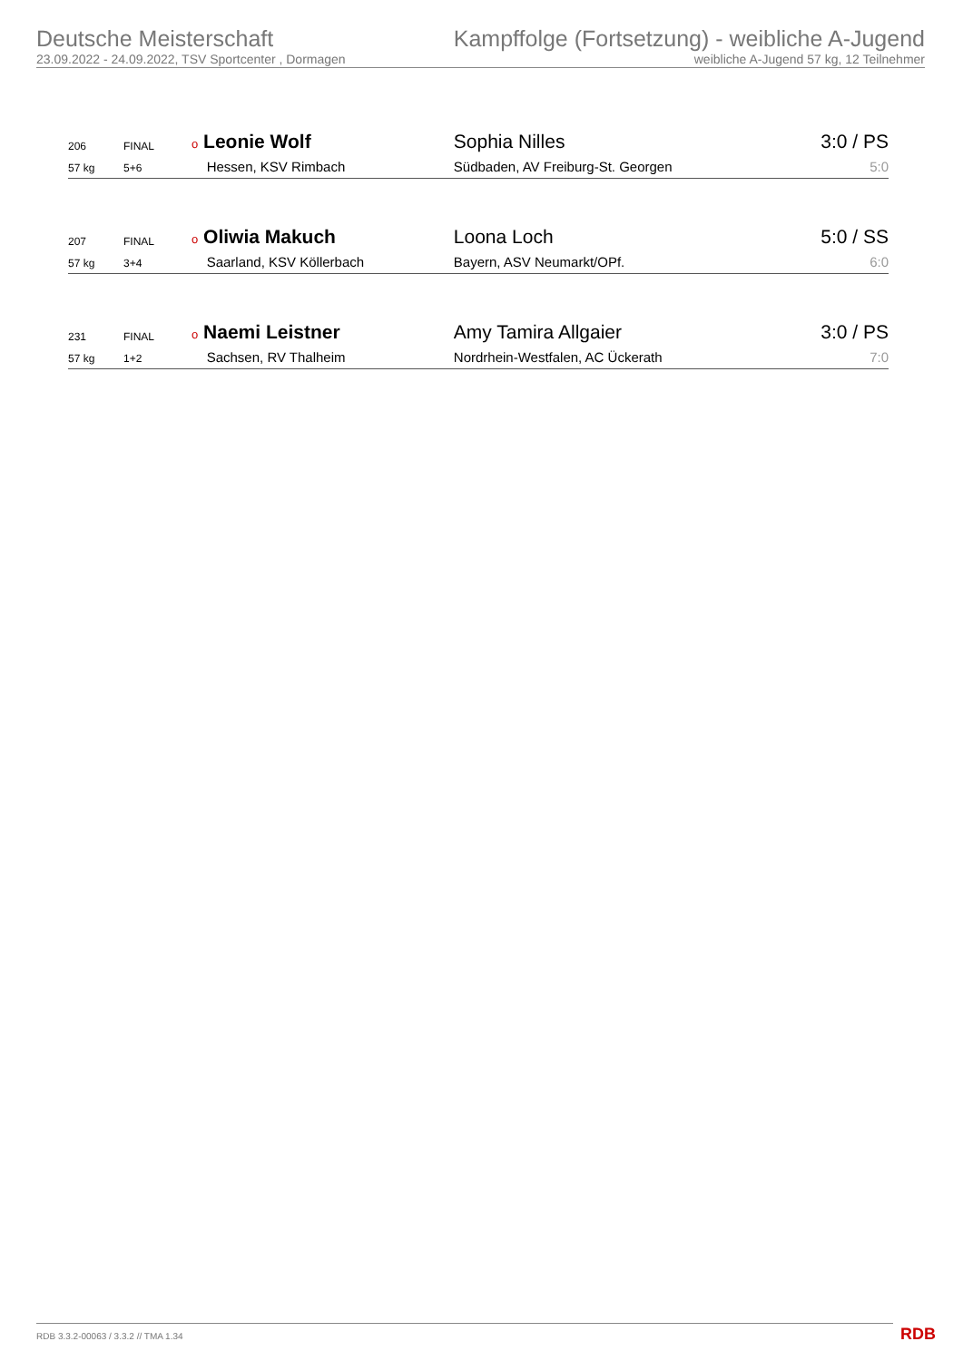Deutsche Meisterschaft
23.09.2022 - 24.09.2022, TSV Sportcenter , Dormagen
Kampffolge (Fortsetzung) - weibliche A-Jugend
weibliche A-Jugend 57 kg, 12 Teilnehmer
| 206 | FINAL | o Leonie Wolf | Sophia Nilles | 3:0 / PS |
| 57 kg | 5+6 | Hessen, KSV Rimbach | Südbaden, AV Freiburg-St. Georgen | 5:0 |
| 207 | FINAL | o Oliwia Makuch | Loona Loch | 5:0 / SS |
| 57 kg | 3+4 | Saarland, KSV Köllerbach | Bayern, ASV Neumarkt/OPf. | 6:0 |
| 231 | FINAL | o Naemi Leistner | Amy Tamira Allgaier | 3:0 / PS |
| 57 kg | 1+2 | Sachsen, RV Thalheim | Nordrhein-Westfalen, AC Ückerath | 7:0 |
RDB 3.3.2-00063 / 3.3.2 // TMA 1.34 RDB